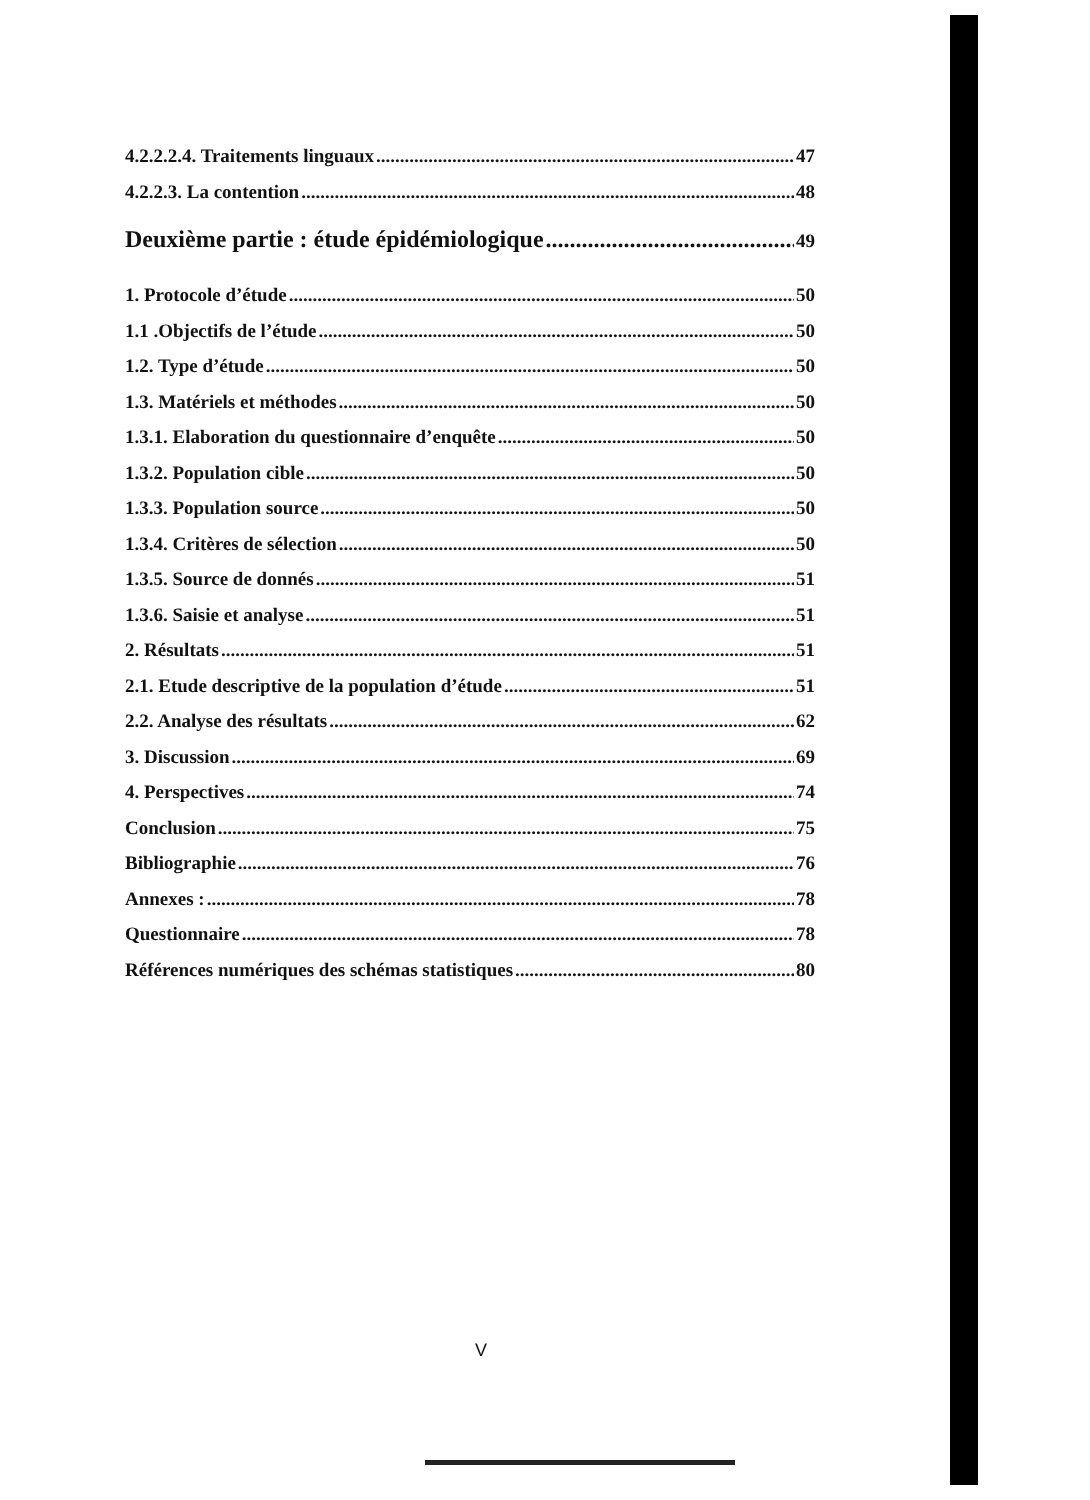4.2.2.2.4. Traitements linguaux 47
4.2.2.3. La contention 48
Deuxième partie : étude épidémiologique 49
1. Protocole d’étude 50
1.1 .Objectifs de l’étude 50
1.2. Type d’étude 50
1.3. Matériels et méthodes 50
1.3.1. Elaboration du questionnaire d’enquête 50
1.3.2. Population cible 50
1.3.3. Population source 50
1.3.4. Critères de sélection 50
1.3.5. Source de donnés 51
1.3.6. Saisie et analyse 51
2. Résultats 51
2.1. Etude descriptive de la population d’étude 51
2.2. Analyse des résultats 62
3. Discussion 69
4. Perspectives 74
Conclusion 75
Bibliographie 76
Annexes : 78
Questionnaire 78
Références numériques des schémas statistiques 80
V